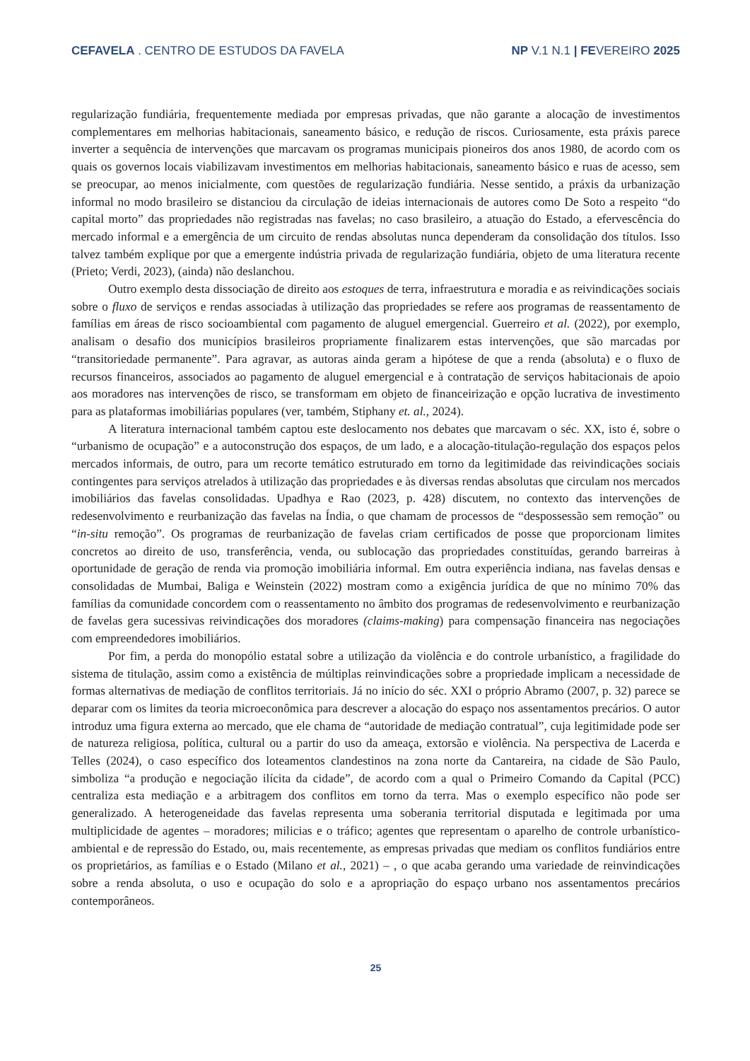CEFAVELA . CENTRO DE ESTUDOS DA FAVELA NP V.1 N.1 | FEVEREIRO 2025
regularização fundiária, frequentemente mediada por empresas privadas, que não garante a alocação de investimentos complementares em melhorias habitacionais, saneamento básico, e redução de riscos. Curiosamente, esta práxis parece inverter a sequência de intervenções que marcavam os programas municipais pioneiros dos anos 1980, de acordo com os quais os governos locais viabilizavam investimentos em melhorias habitacionais, saneamento básico e ruas de acesso, sem se preocupar, ao menos inicialmente, com questões de regularização fundiária. Nesse sentido, a práxis da urbanização informal no modo brasileiro se distanciou da circulação de ideias internacionais de autores como De Soto a respeito “do capital morto” das propriedades não registradas nas favelas; no caso brasileiro, a atuação do Estado, a efervescência do mercado informal e a emergência de um circuito de rendas absolutas nunca dependeram da consolidação dos títulos. Isso talvez também explique por que a emergente indústria privada de regularização fundiária, objeto de uma literatura recente (Prieto; Verdi, 2023), (ainda) não deslanchou.
Outro exemplo desta dissociação de direito aos estoques de terra, infraestrutura e moradia e as reivindicações sociais sobre o fluxo de serviços e rendas associadas à utilização das propriedades se refere aos programas de reassentamento de famílias em áreas de risco socioambiental com pagamento de aluguel emergencial. Guerreiro et al. (2022), por exemplo, analisam o desafio dos municípios brasileiros propriamente finalizarem estas intervenções, que são marcadas por “transitoriedade permanente”. Para agravar, as autoras ainda geram a hipótese de que a renda (absoluta) e o fluxo de recursos financeiros, associados ao pagamento de aluguel emergencial e à contratação de serviços habitacionais de apoio aos moradores nas intervenções de risco, se transformam em objeto de financeirização e opção lucrativa de investimento para as plataformas imobiliárias populares (ver, também, Stiphany et. al., 2024).
A literatura internacional também captou este deslocamento nos debates que marcavam o séc. XX, isto é, sobre o “urbanismo de ocupação” e a autoconstrução dos espaços, de um lado, e a alocação-titulação-regulação dos espaços pelos mercados informais, de outro, para um recorte temático estruturado em torno da legitimidade das reivindicações sociais contingentes para serviços atrelados à utilização das propriedades e às diversas rendas absolutas que circulam nos mercados imobiliários das favelas consolidadas. Upadhya e Rao (2023, p. 428) discutem, no contexto das intervenções de redesenvolvimento e reurbanização das favelas na Índia, o que chamam de processos de “despossessão sem remoção” ou “in-situ remoção”. Os programas de reurbanização de favelas criam certificados de posse que proporcionam limites concretos ao direito de uso, transferência, venda, ou sublocação das propriedades constituídas, gerando barreiras à oportunidade de geração de renda via promoção imobiliária informal. Em outra experiência indiana, nas favelas densas e consolidadas de Mumbai, Baliga e Weinstein (2022) mostram como a exigência jurídica de que no mínimo 70% das famílias da comunidade concordem com o reassentamento no âmbito dos programas de redesenvolvimento e reurbanização de favelas gera sucessivas reivindicações dos moradores (claims-making) para compensação financeira nas negociações com empreendedores imobiliários.
Por fim, a perda do monopólio estatal sobre a utilização da violência e do controle urbanístico, a fragilidade do sistema de titulação, assim como a existência de múltiplas reinvindicações sobre a propriedade implicam a necessidade de formas alternativas de mediação de conflitos territoriais. Já no início do séc. XXI o próprio Abramo (2007, p. 32) parece se deparar com os limites da teoria microeconômica para descrever a alocação do espaço nos assentamentos precários. O autor introduz uma figura externa ao mercado, que ele chama de “autoridade de mediação contratual”, cuja legitimidade pode ser de natureza religiosa, política, cultural ou a partir do uso da ameaça, extorsão e violência. Na perspectiva de Lacerda e Telles (2024), o caso específico dos loteamentos clandestinos na zona norte da Cantareira, na cidade de São Paulo, simboliza “a produção e negociação ilícita da cidade”, de acordo com a qual o Primeiro Comando da Capital (PCC) centraliza esta mediação e a arbitragem dos conflitos em torno da terra. Mas o exemplo específico não pode ser generalizado. A heterogeneidade das favelas representa uma soberania territorial disputada e legitimada por uma multiplicidade de agentes – moradores; milicias e o tráfico; agentes que representam o aparelho de controle urbanístico-ambiental e de repressão do Estado, ou, mais recentemente, as empresas privadas que mediam os conflitos fundiários entre os proprietários, as famílias e o Estado (Milano et al., 2021) – , o que acaba gerando uma variedade de reinvindicações sobre a renda absoluta, o uso e ocupação do solo e a apropriação do espaço urbano nos assentamentos precários contemporâneos.
25